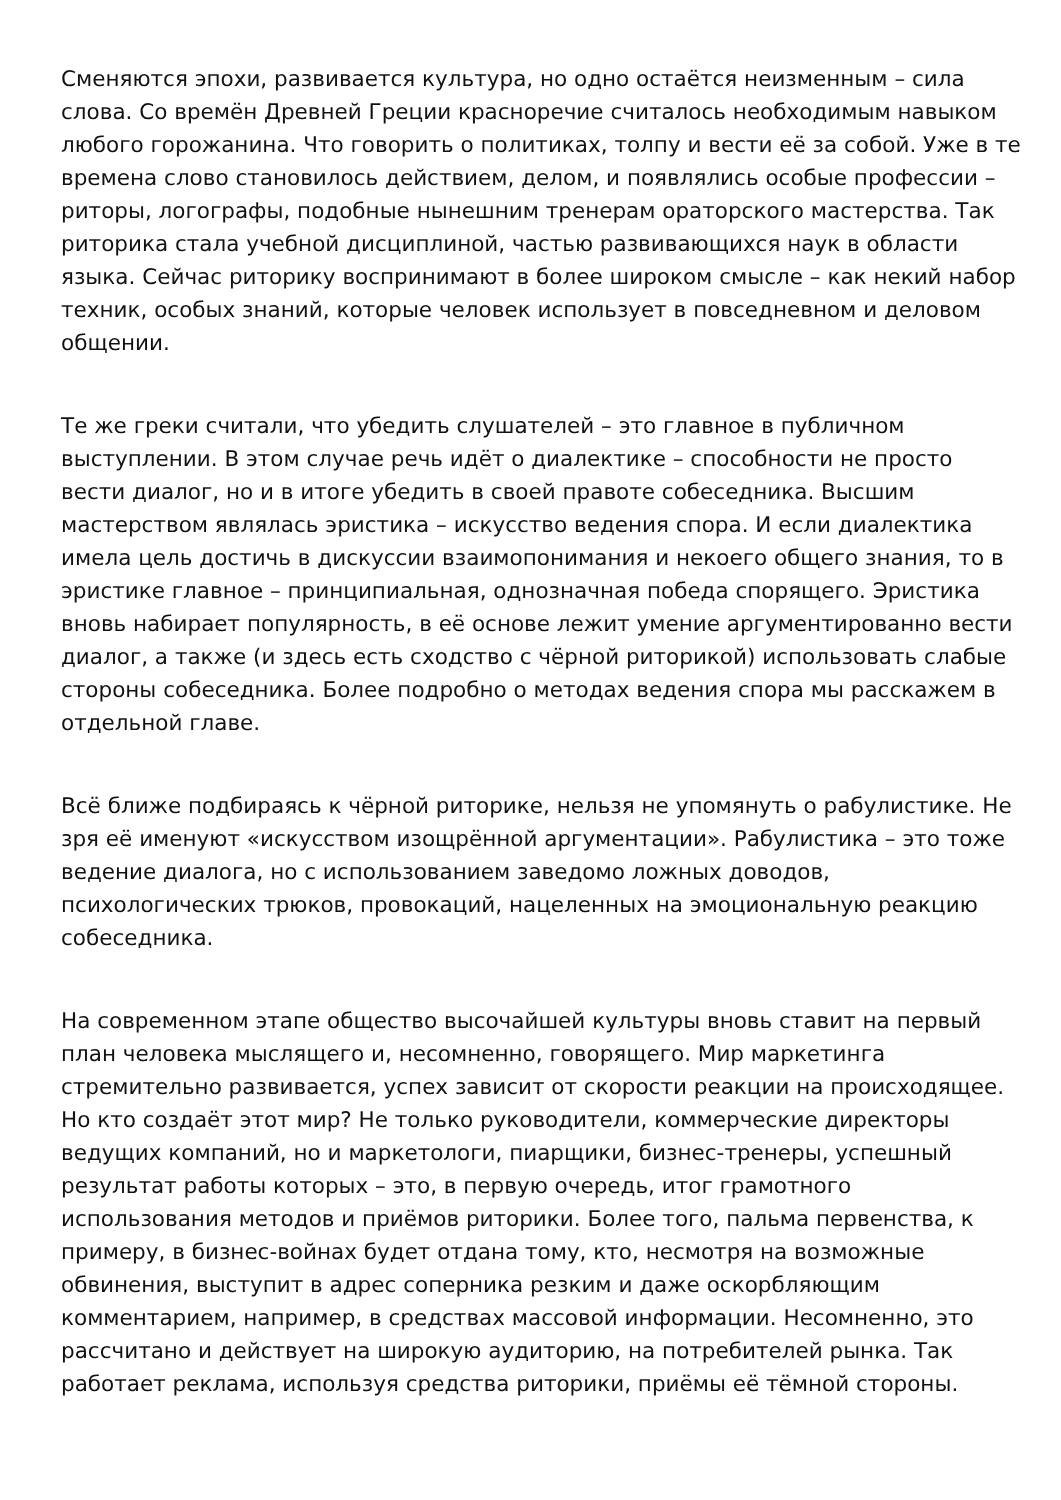Сменяются эпохи, развивается культура, но одно остаётся неизменным – сила слова. Со времён Древней Греции красноречие считалось необходимым навыком любого горожанина. Что говорить о политиках, толпу и вести её за собой. Уже в те времена слово становилось действием, делом, и появлялись особые профессии – риторы, логографы, подобные нынешним тренерам ораторского мастерства. Так риторика стала учебной дисциплиной, частью развивающихся наук в области языка. Сейчас риторику воспринимают в более широком смысле – как некий набор техник, особых знаний, которые человек использует в повседневном и деловом общении.
Те же греки считали, что убедить слушателей – это главное в публичном выступлении. В этом случае речь идёт о диалектике – способности не просто вести диалог, но и в итоге убедить в своей правоте собеседника. Высшим мастерством являлась эристика – искусство ведения спора. И если диалектика имела цель достичь в дискуссии взаимопонимания и некоего общего знания, то в эристике главное – принципиальная, однозначная победа спорящего. Эристика вновь набирает популярность, в её основе лежит умение аргументированно вести диалог, а также (и здесь есть сходство с чёрной риторикой) использовать слабые стороны собеседника. Более подробно о методах ведения спора мы расскажем в отдельной главе.
Всё ближе подбираясь к чёрной риторике, нельзя не упомянуть о рабулистике. Не зря её именуют «искусством изощрённой аргументации». Рабулистика – это тоже ведение диалога, но с использованием заведомо ложных доводов, психологических трюков, провокаций, нацеленных на эмоциональную реакцию собеседника.
На современном этапе общество высочайшей культуры вновь ставит на первый план человека мыслящего и, несомненно, говорящего. Мир маркетинга стремительно развивается, успех зависит от скорости реакции на происходящее. Но кто создаёт этот мир? Не только руководители, коммерческие директоры ведущих компаний, но и маркетологи, пиарщики, бизнес-тренеры, успешный результат работы которых – это, в первую очередь, итог грамотного использования методов и приёмов риторики. Более того, пальма первенства, к примеру, в бизнес-войнах будет отдана тому, кто, несмотря на возможные обвинения, выступит в адрес соперника резким и даже оскорбляющим комментарием, например, в средствах массовой информации. Несомненно, это рассчитано и действует на широкую аудиторию, на потребителей рынка. Так работает реклама, используя средства риторики, приёмы её тёмной стороны.